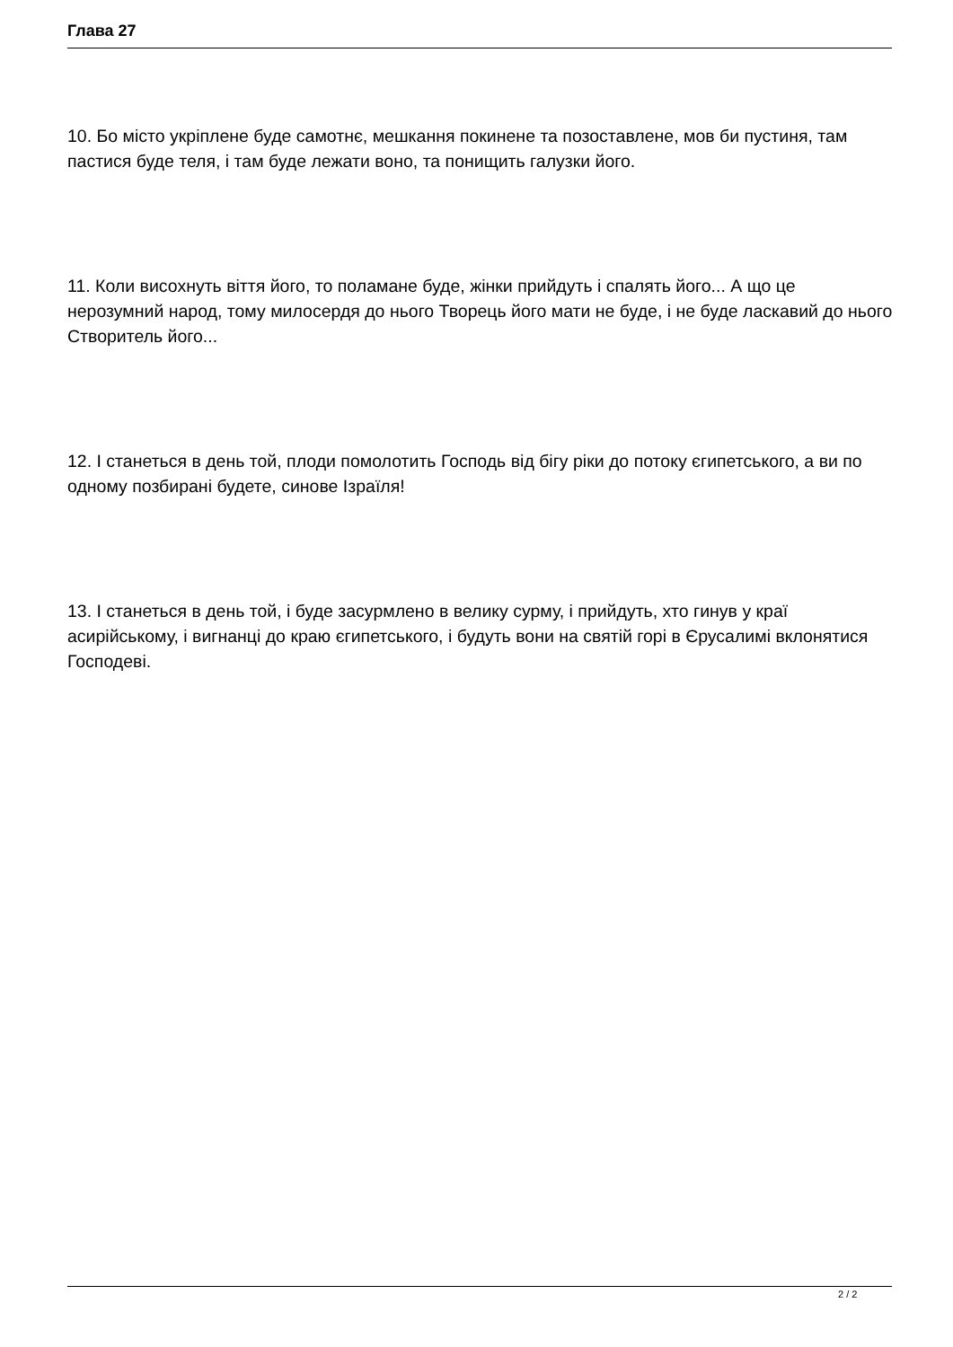Глава 27
10. Бо місто укріплене буде самотнє, мешкання покинене та позоставлене, мов би пустиня, там пастися буде теля, і там буде лежати воно, та понищить галузки його.
11. Коли висохнуть віття його, то поламане буде, жінки прийдуть і спалять його... А що це нерозумний народ, тому милосердя до нього Творець його мати не буде, і не буде ласкавий до нього Створитель його...
12. І станеться в день той, плоди помолотить Господь від бігу ріки до потоку єгипетського, а ви по одному позбирані будете, синове Ізраїля!
13. І станеться в день той, і буде засурмлено в велику сурму, і прийдуть, хто гинув у краї асирійському, і вигнанці до краю єгипетського, і будуть вони на святій горі в Єрусалимі вклонятися Господеві.
2 / 2